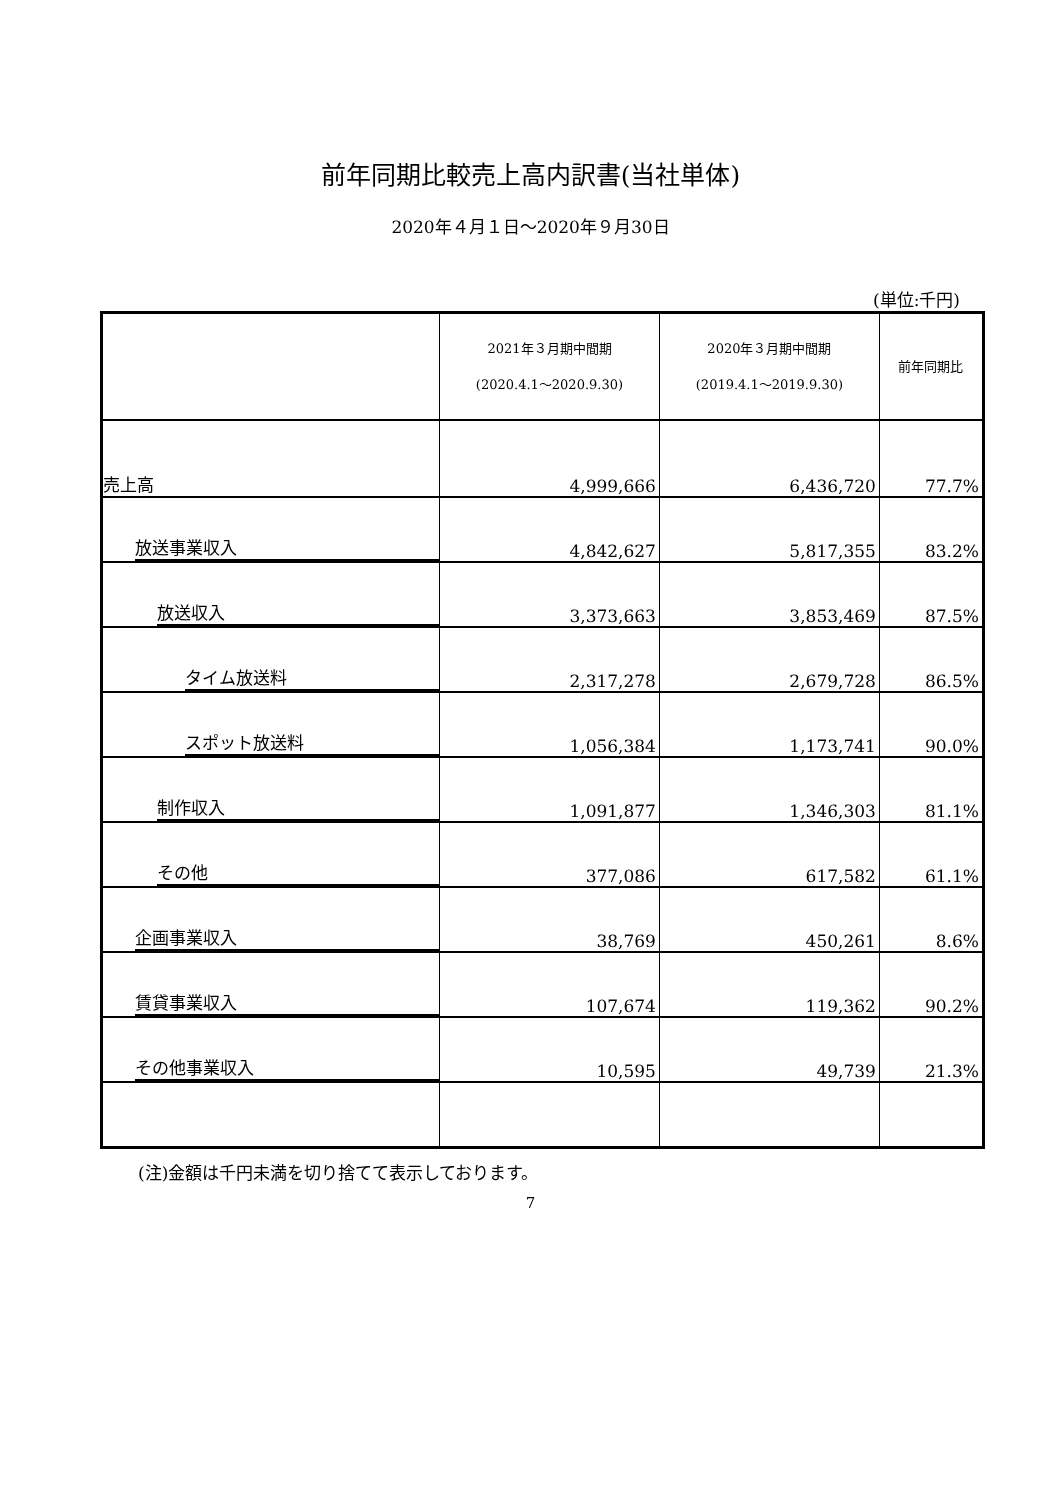前年同期比較売上高内訳書(当社単体)
2020年４月１日～2020年９月30日
(単位:千円)
| | 2021年３月期中間期 (2020.4.1～2020.9.30) | 2020年３月期中間期 (2019.4.1～2019.9.30) | 前年同期比 |
| --- | --- | --- | --- |
| 売上高 | 4,999,666 | 6,436,720 | 77.7% |
| 放送事業収入 | 4,842,627 | 5,817,355 | 83.2% |
| 放送収入 | 3,373,663 | 3,853,469 | 87.5% |
| タイム放送料 | 2,317,278 | 2,679,728 | 86.5% |
| スポット放送料 | 1,056,384 | 1,173,741 | 90.0% |
| 制作収入 | 1,091,877 | 1,346,303 | 81.1% |
| その他 | 377,086 | 617,582 | 61.1% |
| 企画事業収入 | 38,769 | 450,261 | 8.6% |
| 賃貸事業収入 | 107,674 | 119,362 | 90.2% |
| その他事業収入 | 10,595 | 49,739 | 21.3% |
(注)金額は千円未満を切り捨てて表示しております。
7